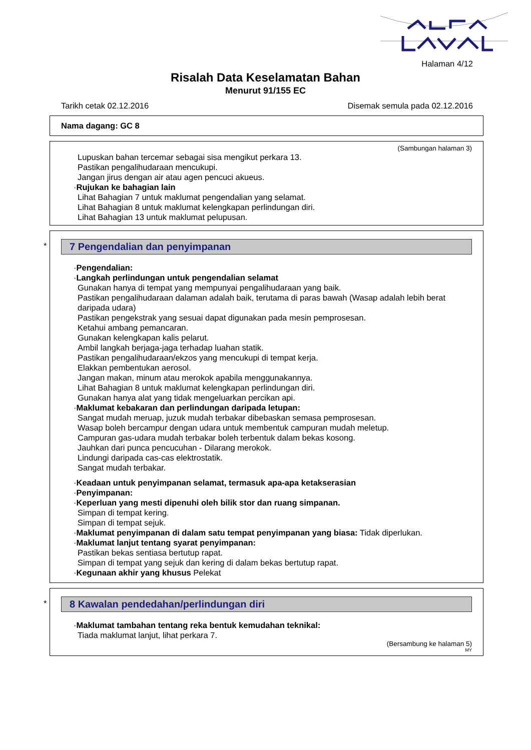Halaman 4/12
Risalah Data Keselamatan Bahan
Menurut 91/155 EC
Tarikh cetak 02.12.2016 Disemak semula pada 02.12.2016
Nama dagang: GC 8
(Sambungan halaman 3)
Lupuskan bahan tercemar sebagai sisa mengikut perkara 13.
Pastikan pengalihudaraan mencukupi.
Jangan jirus dengan air atau agen pencuci akueus.
·Rujukan ke bahagian lain
Lihat Bahagian 7 untuk maklumat pengendalian yang selamat.
Lihat Bahagian 8 untuk maklumat kelengkapan perlindungan diri.
Lihat Bahagian 13 untuk maklumat pelupusan.
*
7 Pengendalian dan penyimpanan
·Pengendalian:
·Langkah perlindungan untuk pengendalian selamat
Gunakan hanya di tempat yang mempunyai pengalihudaraan yang baik.
Pastikan pengalihudaraan dalaman adalah baik, terutama di paras bawah (Wasap adalah lebih berat daripada udara)
Pastikan pengekstrak yang sesuai dapat digunakan pada mesin pemprosesan.
Ketahui ambang pemancaran.
Gunakan kelengkapan kalis pelarut.
Ambil langkah berjaga-jaga terhadap luahan statik.
Pastikan pengalihudaraan/ekzos yang mencukupi di tempat kerja.
Elakkan pembentukan aerosol.
Jangan makan, minum atau merokok apabila menggunakannya.
Lihat Bahagian 8 untuk maklumat kelengkapan perlindungan diri.
Gunakan hanya alat yang tidak mengeluarkan percikan api.
·Maklumat kebakaran dan perlindungan daripada letupan:
Sangat mudah meruap, juzuk mudah terbakar dibebaskan semasa pemprosesan.
Wasap boleh bercampur dengan udara untuk membentuk campuran mudah meletup.
Campuran gas-udara mudah terbakar boleh terbentuk dalam bekas kosong.
Jauhkan dari punca pencucuhan - Dilarang merokok.
Lindungi daripada cas-cas elektrostatik.
Sangat mudah terbakar.
·Keadaan untuk penyimpanan selamat, termasuk apa-apa ketakserasian
·Penyimpanan:
·Keperluan yang mesti dipenuhi oleh bilik stor dan ruang simpanan.
Simpan di tempat kering.
Simpan di tempat sejuk.
·Maklumat penyimpanan di dalam satu tempat penyimpanan yang biasa: Tidak diperlukan.
·Maklumat lanjut tentang syarat penyimpanan:
Pastikan bekas sentiasa bertutup rapat.
Simpan di tempat yang sejuk dan kering di dalam bekas bertutup rapat.
·Kegunaan akhir yang khusus Pelekat
*
8 Kawalan pendedahan/perlindungan diri
·Maklumat tambahan tentang reka bentuk kemudahan teknikal:
Tiada maklumat lanjut, lihat perkara 7.
(Bersambung ke halaman 5)
MY